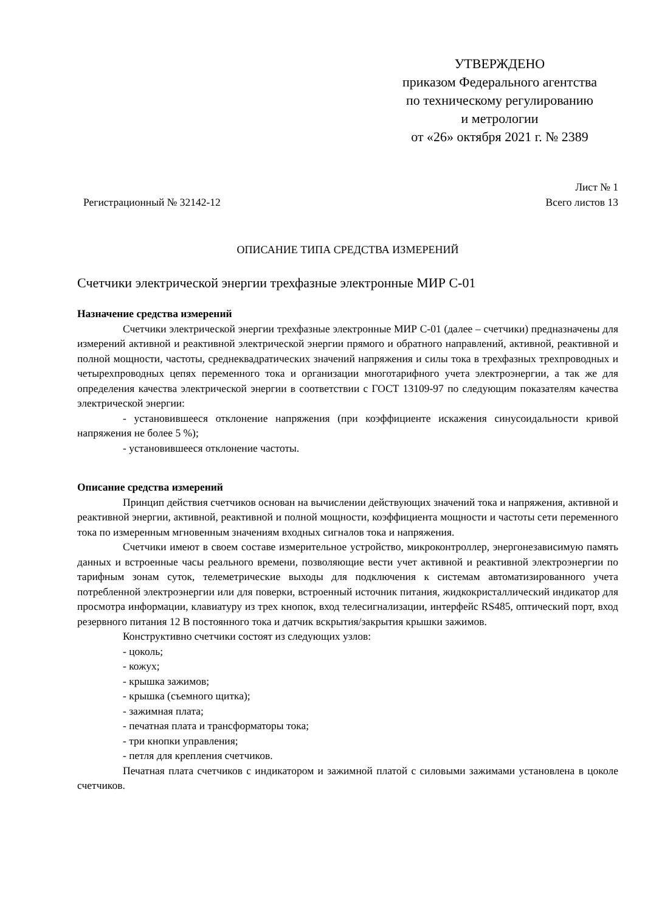УТВЕРЖДЕНО
приказом Федерального агентства
по техническому регулированию
и метрологии
от «26» октября 2021 г. № 2389
Регистрационный № 32142-12
Лист № 1
Всего листов 13
ОПИСАНИЕ ТИПА СРЕДСТВА ИЗМЕРЕНИЙ
Счетчики электрической энергии трехфазные электронные МИР С-01
Назначение средства измерений
Счетчики электрической энергии трехфазные электронные МИР С-01 (далее – счетчики) предназначены для измерений активной и реактивной электрической энергии прямого и обратного направлений, активной, реактивной и полной мощности, частоты, среднеквадратических значений напряжения и силы тока в трехфазных трехпроводных и четырехпроводных цепях переменного тока и организации многотарифного учета электроэнергии, а так же для определения качества электрической энергии в соответствии с ГОСТ 13109-97 по следующим показателям качества электрической энергии:
- установившееся отклонение напряжения (при коэффициенте искажения синусоидальности кривой напряжения не более 5 %);
- установившееся отклонение частоты.
Описание средства измерений
Принцип действия счетчиков основан на вычислении действующих значений тока и напряжения, активной и реактивной энергии, активной, реактивной и полной мощности, коэффициента мощности и частоты сети переменного тока по измеренным мгновенным значениям входных сигналов тока и напряжения.
Счетчики имеют в своем составе измерительное устройство, микроконтроллер, энергонезависимую память данных и встроенные часы реального времени, позволяющие вести учет активной и реактивной электроэнергии по тарифным зонам суток, телеметрические выходы для подключения к системам автоматизированного учета потребленной электроэнергии или для поверки, встроенный источник питания, жидкокристаллический индикатор для просмотра информации, клавиатуру из трех кнопок, вход телесигнализации, интерфейс RS485, оптический порт, вход резервного питания 12 В постоянного тока и датчик вскрытия/закрытия крышки зажимов.
Конструктивно счетчики состоят из следующих узлов:
- цоколь;
- кожух;
- крышка зажимов;
- крышка (съемного щитка);
- зажимная плата;
- печатная плата и трансформаторы тока;
- три кнопки управления;
- петля для крепления счетчиков.
Печатная плата счетчиков с индикатором и зажимной платой с силовыми зажимами установлена в цоколе счетчиков.